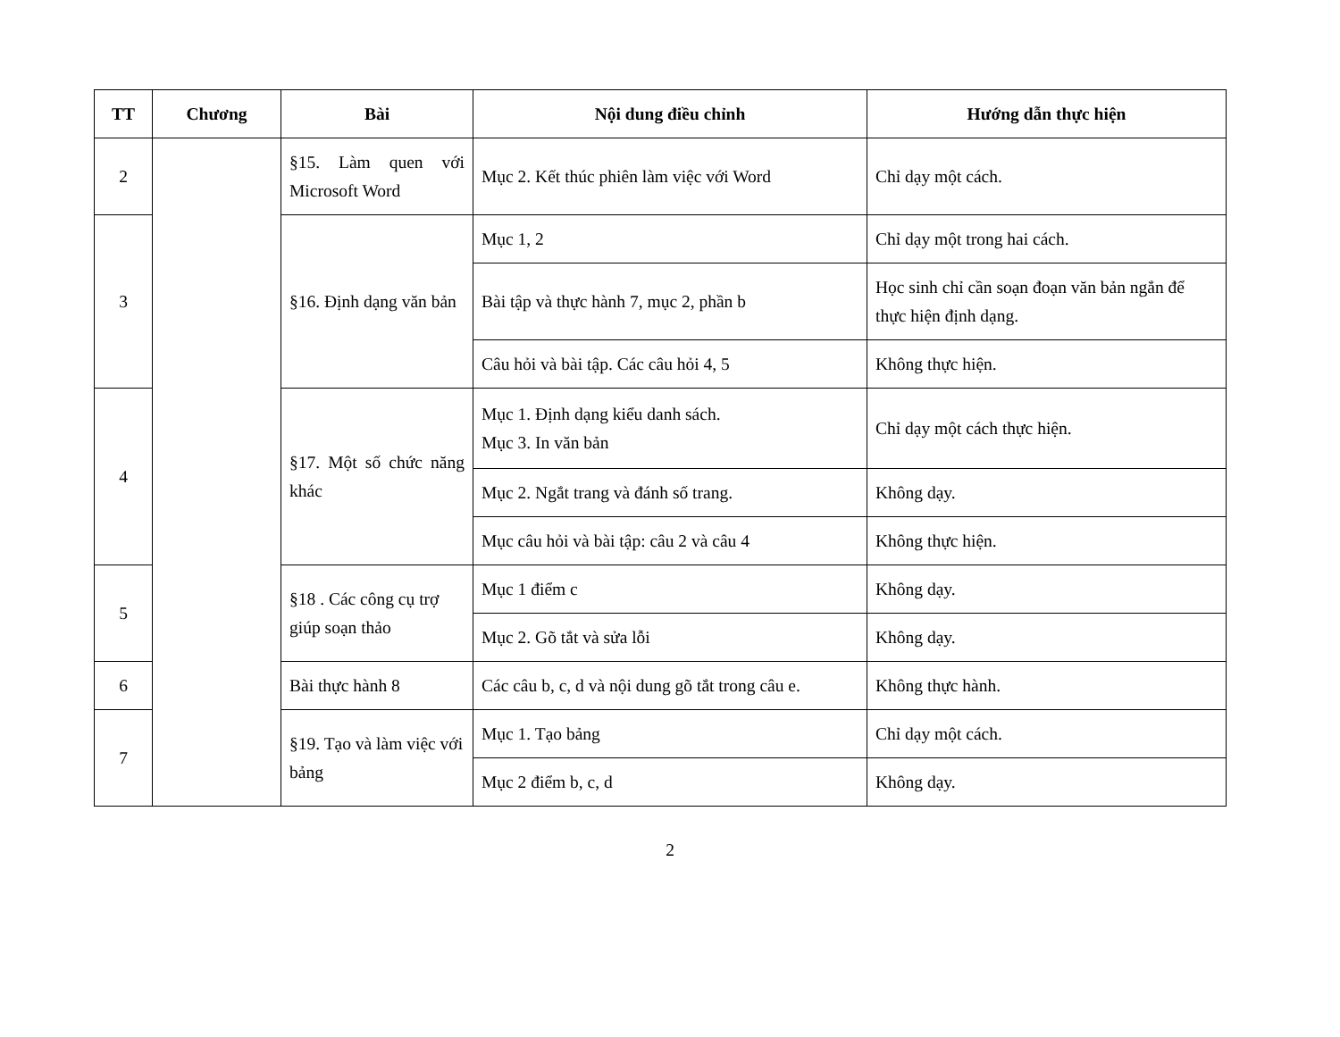| TT | Chương | Bài | Nội dung điều chỉnh | Hướng dẫn thực hiện |
| --- | --- | --- | --- | --- |
| 2 | | §15. Làm quen với Microsoft Word | Mục 2. Kết thúc phiên làm việc với Word | Chỉ dạy một cách. |
| 3 | | §16. Định dạng văn bản | Mục 1, 2 | Chỉ dạy một trong hai cách. |
| | | | Bài tập và thực hành 7, mục 2, phần b | Học sinh chỉ cần soạn đoạn văn bản ngắn để thực hiện định dạng. |
| | | | Câu hỏi và bài tập. Các câu hỏi 4, 5 | Không thực hiện. |
| 4 | | §17. Một số chức năng khác | Mục 1. Định dạng kiểu danh sách. Mục 3. In văn bản | Chỉ dạy một cách thực hiện. |
| | | | Mục 2. Ngắt trang và đánh số trang. | Không dạy. |
| | | | Mục câu hỏi và bài tập: câu 2 và câu 4 | Không thực hiện. |
| 5 | | §18 . Các công cụ trợ giúp soạn thảo | Mục 1 điểm c | Không dạy. |
| | | | Mục 2. Gõ tắt và sửa lỗi | Không dạy. |
| 6 | | Bài thực hành 8 | Các câu b, c, d và nội dung gõ tắt trong câu e. | Không thực hành. |
| 7 | | §19. Tạo và làm việc với bảng | Mục 1. Tạo bảng | Chỉ dạy một cách. |
| | | | Mục 2 điểm b, c, d | Không dạy. |
2